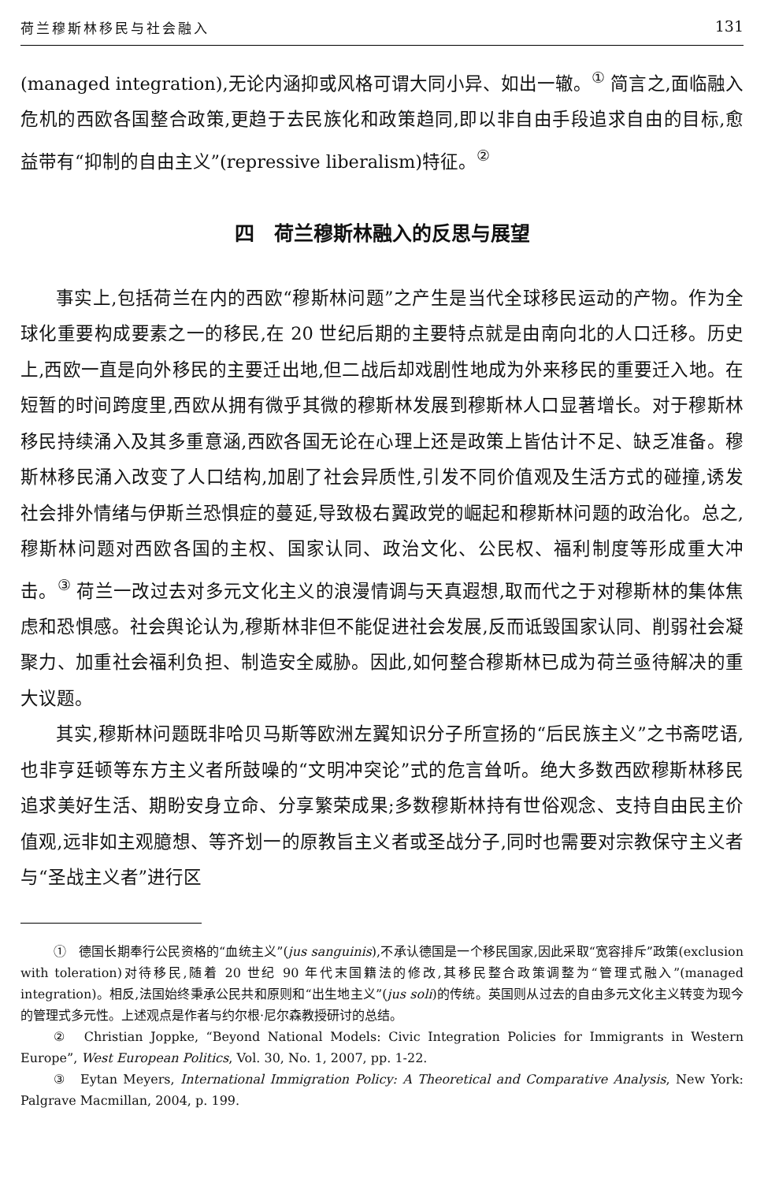荷兰穆斯林移民与社会融入 131
(managed integration),无论内涵抑或风格可谓大同小异、如出一辙。<sup>①</sup> 简言之,面临融入危机的西欧各国整合政策,更趋于去民族化和政策趋同,即以非自由手段追求自由的目标,愈益带有“抑制的自由主义”(repressive liberalism)特征。<sup>②</sup>
四　荷兰穆斯林融入的反思与展望
事实上,包括荷兰在内的西欧“穆斯林问题”之产生是当代全球移民运动的产物。作为全球化重要构成要素之一的移民,在 20 世纪后期的主要特点就是由南向北的人口迁移。历史上,西欧一直是向外移民的主要迁出地,但二战后却戏剧性地成为外来移民的重要迁入地。在短暂的时间跨度里,西欧从拥有微乎其微的穆斯林发展到穆斯林人口显著增长。对于穆斯林移民持续涌入及其多重意涵,西欧各国无论在心理上还是政策上皆估计不足、缺乏准备。穆斯林移民涌入改变了人口结构,加剧了社会异质性,引发不同价值观及生活方式的碰撞,诱发社会排外情绪与伊斯兰恐惧症的蔓延,导致极右翼政党的崛起和穆斯林问题的政治化。总之,穆斯林问题对西欧各国的主权、国家认同、政治文化、公民权、福利制度等形成重大冲击。<sup>③</sup> 荷兰一改过去对多元文化主义的浪漫情调与天真遐想,取而代之于对穆斯林的集体焦虑和恐惧感。社会舆论认为,穆斯林非但不能促进社会发展,反而诋毁国家认同、削弱社会凝聚力、加重社会福利负担、制造安全威胁。因此,如何整合穆斯林已成为荷兰亟待解决的重大议题。
其实,穆斯林问题既非哈贝马斯等欧洲左翼知识分子所宣扬的“后民族主义”之书斋呓语,也非亨廷顿等东方主义者所鼓噪的“文明冲突论”式的危言耸听。绝大多数西欧穆斯林移民追求美好生活、期盼安身立命、分享繁荣成果;多数穆斯林持有世俗观念、支持自由民主价值观,远非如主观臆想、等齐划一的原教旨主义者或圣战分子,同时也需要对宗教保守主义者与“圣战主义者”进行区
①　德国长期奉行公民资格的“血统主义”(jus sanguinis),不承认德国是一个移民国家,因此采取“宽容排斥”政策(exclusion with toleration)对待移民,随着 20 世纪 90 年代末国籍法的修改,其移民整合政策调整为“管理式融入”(managed integration)。相反,法国始终秉承公民共和原则和“出生地主义”(jus soli)的传统。英国则从过去的自由多元文化主义转变为现今的管理式多元性。上述观点是作者与约尔根·尼尔森教授研讨的总结。
②　Christian Joppke, “Beyond National Models: Civic Integration Policies for Immigrants in Western Europe”, West European Politics, Vol. 30, No. 1, 2007, pp. 1-22.
③　Eytan Meyers, International Immigration Policy: A Theoretical and Comparative Analysis, New York: Palgrave Macmillan, 2004, p. 199.